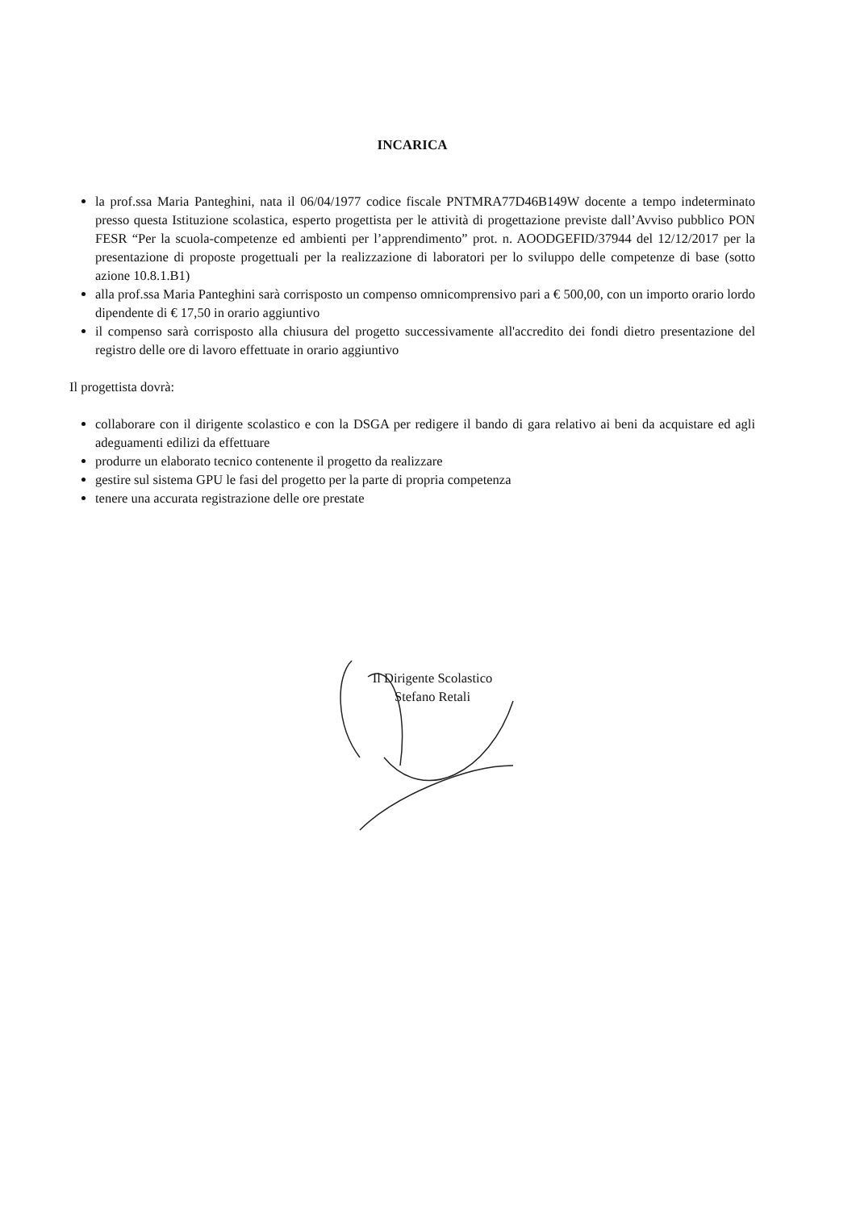INCARICA
la prof.ssa Maria Panteghini, nata il 06/04/1977 codice fiscale PNTMRA77D46B149W docente a tempo indeterminato presso questa Istituzione scolastica, esperto progettista per le attività di progettazione previste dall’Avviso pubblico PON FESR “Per la scuola-competenze ed ambienti per l’apprendimento” prot. n. AOODGEFID/37944 del 12/12/2017 per la presentazione di proposte progettuali per la realizzazione di laboratori per lo sviluppo delle competenze di base (sotto azione 10.8.1.B1)
alla prof.ssa Maria Panteghini sarà corrisposto un compenso omnicomprensivo pari a € 500,00, con un importo orario lordo dipendente di € 17,50 in orario aggiuntivo
il compenso sarà corrisposto alla chiusura del progetto successivamente all'accredito dei fondi dietro presentazione del registro delle ore di lavoro effettuate in orario aggiuntivo
Il progettista dovrà:
collaborare con il dirigente scolastico e con la DSGA per redigere il bando di gara relativo ai beni da acquistare ed agli adeguamenti edilizi da effettuare
produrre un elaborato tecnico contenente il progetto da realizzare
gestire sul sistema GPU le fasi del progetto per la parte di propria competenza
tenere una accurata registrazione delle ore prestate
Il Dirigente Scolastico
Stefano Retali